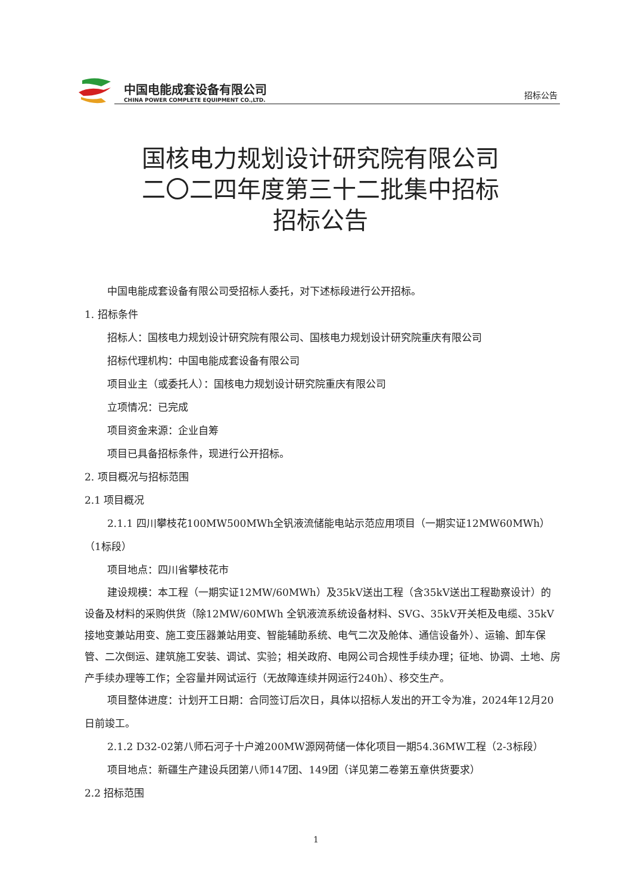中国电能成套设备有限公司
CHINA POWER COMPLETE EQUIPMENT CO.,LTD.
招标公告
国核电力规划设计研究院有限公司
二〇二四年度第三十二批集中招标
招标公告
中国电能成套设备有限公司受招标人委托，对下述标段进行公开招标。
1. 招标条件
招标人：国核电力规划设计研究院有限公司、国核电力规划设计研究院重庆有限公司
招标代理机构：中国电能成套设备有限公司
项目业主（或委托人）：国核电力规划设计研究院重庆有限公司
立项情况：已完成
项目资金来源：企业自筹
项目已具备招标条件，现进行公开招标。
2. 项目概况与招标范围
2.1 项目概况
2.1.1 四川攀枝花100MW500MWh全钒液流储能电站示范应用项目（一期实证12MW60MWh）（1标段）
项目地点：四川省攀枝花市
建设规模：本工程（一期实证12MW/60MWh）及35kV送出工程（含35kV送出工程勘察设计）的设备及材料的采购供货（除12MW/60MWh 全钒液流系统设备材料、SVG、35kV开关柜及电缆、35kV接地变兼站用变、施工变压器兼站用变、智能辅助系统、电气二次及舱体、通信设备外）、运输、卸车保管、二次倒运、建筑施工安装、调试、实验；相关政府、电网公司合规性手续办理；征地、协调、土地、房产手续办理等工作；全容量并网试运行（无故障连续并网运行240h）、移交生产。
项目整体进度：计划开工日期：合同签订后次日，具体以招标人发出的开工令为准，2024年12月20日前竣工。
2.1.2 D32-02第八师石河子十户滩200MW源网荷储一体化项目一期54.36MW工程（2-3标段）
项目地点：新疆生产建设兵团第八师147团、149团（详见第二卷第五章供货要求）
2.2 招标范围
1